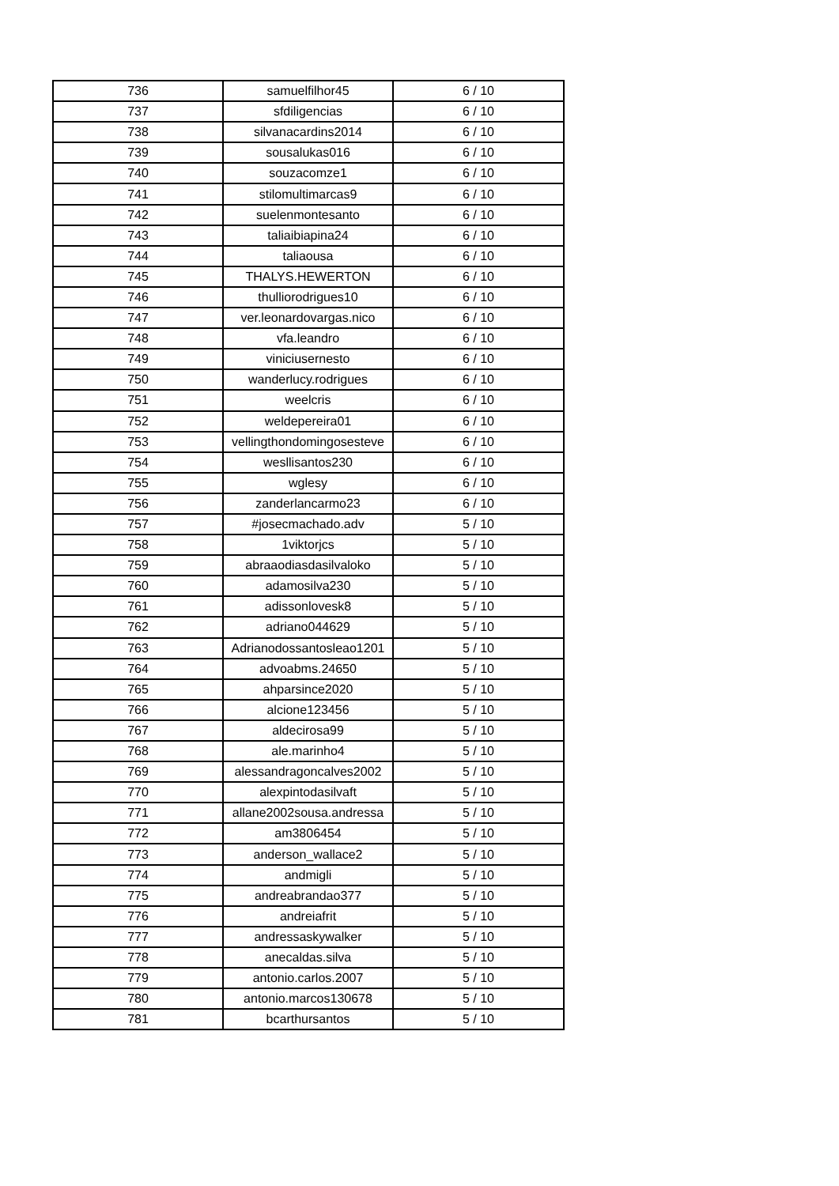| 736 | samuelfilhor45 | 6 / 10 |
| 737 | sfdiligencias | 6 / 10 |
| 738 | silvanacardins2014 | 6 / 10 |
| 739 | sousalukas016 | 6 / 10 |
| 740 | souzacomze1 | 6 / 10 |
| 741 | stilomultimarcas9 | 6 / 10 |
| 742 | suelenmontesanto | 6 / 10 |
| 743 | taliaibiapina24 | 6 / 10 |
| 744 | taliaousa | 6 / 10 |
| 745 | THALYS.HEWERTON | 6 / 10 |
| 746 | thulliorodrigues10 | 6 / 10 |
| 747 | ver.leonardovargas.nico | 6 / 10 |
| 748 | vfa.leandro | 6 / 10 |
| 749 | viniciusernesto | 6 / 10 |
| 750 | wanderlucy.rodrigues | 6 / 10 |
| 751 | weelcris | 6 / 10 |
| 752 | weldepereira01 | 6 / 10 |
| 753 | vellingthondomingosesteve | 6 / 10 |
| 754 | wesllisantos230 | 6 / 10 |
| 755 | wglesy | 6 / 10 |
| 756 | zanderlancarmo23 | 6 / 10 |
| 757 | #josecmachado.adv | 5 / 10 |
| 758 | 1viktorjcs | 5 / 10 |
| 759 | abraaodiasdasilvaloko | 5 / 10 |
| 760 | adamosilva230 | 5 / 10 |
| 761 | adissonlovesk8 | 5 / 10 |
| 762 | adriano044629 | 5 / 10 |
| 763 | Adrianodossantosleao1201 | 5 / 10 |
| 764 | advoabms.24650 | 5 / 10 |
| 765 | ahparsince2020 | 5 / 10 |
| 766 | alcione123456 | 5 / 10 |
| 767 | aldecirosa99 | 5 / 10 |
| 768 | ale.marinho4 | 5 / 10 |
| 769 | alessandragoncalves2002 | 5 / 10 |
| 770 | alexpintodasilvaft | 5 / 10 |
| 771 | allane2002sousa.andressa | 5 / 10 |
| 772 | am3806454 | 5 / 10 |
| 773 | anderson_wallace2 | 5 / 10 |
| 774 | andmigli | 5 / 10 |
| 775 | andreabrandao377 | 5 / 10 |
| 776 | andreiafrit | 5 / 10 |
| 777 | andressaskywalker | 5 / 10 |
| 778 | anecaldas.silva | 5 / 10 |
| 779 | antonio.carlos.2007 | 5 / 10 |
| 780 | antonio.marcos130678 | 5 / 10 |
| 781 | bcarthursantos | 5 / 10 |